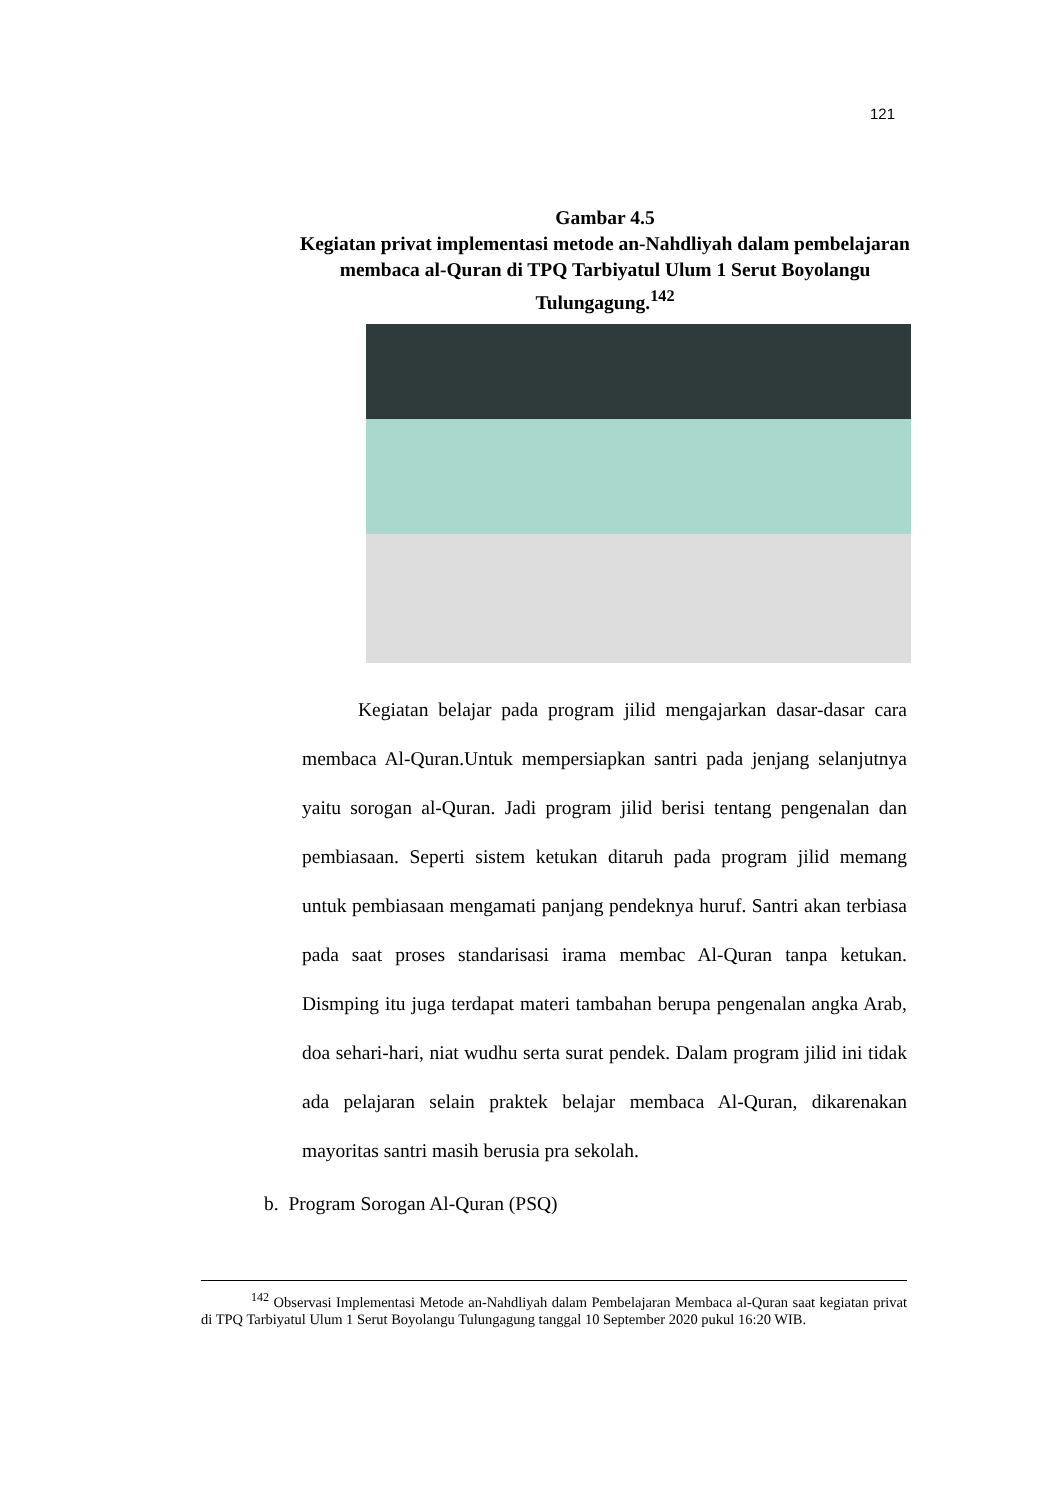121
Gambar 4.5
Kegiatan privat implementasi metode an-Nahdliyah dalam pembelajaran membaca al-Quran di TPQ Tarbiyatul Ulum 1 Serut Boyolangu Tulungagung.<sup>142</sup>
Kegiatan belajar pada program jilid mengajarkan dasar-dasar cara membaca Al-Quran.Untuk mempersiapkan santri pada jenjang selanjutnya yaitu sorogan al-Quran. Jadi program jilid berisi tentang pengenalan dan pembiasaan. Seperti sistem ketukan ditaruh pada program jilid memang untuk pembiasaan mengamati panjang pendeknya huruf. Santri akan terbiasa pada saat proses standarisasi irama membac Al-Quran tanpa ketukan. Dismping itu juga terdapat materi tambahan berupa pengenalan angka Arab, doa sehari-hari, niat wudhu serta surat pendek. Dalam program jilid ini tidak ada pelajaran selain praktek belajar membaca Al-Quran, dikarenakan mayoritas santri masih berusia pra sekolah.
b. Program Sorogan Al-Quran (PSQ)
<sup>142</sup> Observasi Implementasi Metode an-Nahdliyah dalam Pembelajaran Membaca al-Quran saat kegiatan privat di TPQ Tarbiyatul Ulum 1 Serut Boyolangu Tulungagung tanggal 10 September 2020 pukul 16:20 WIB.